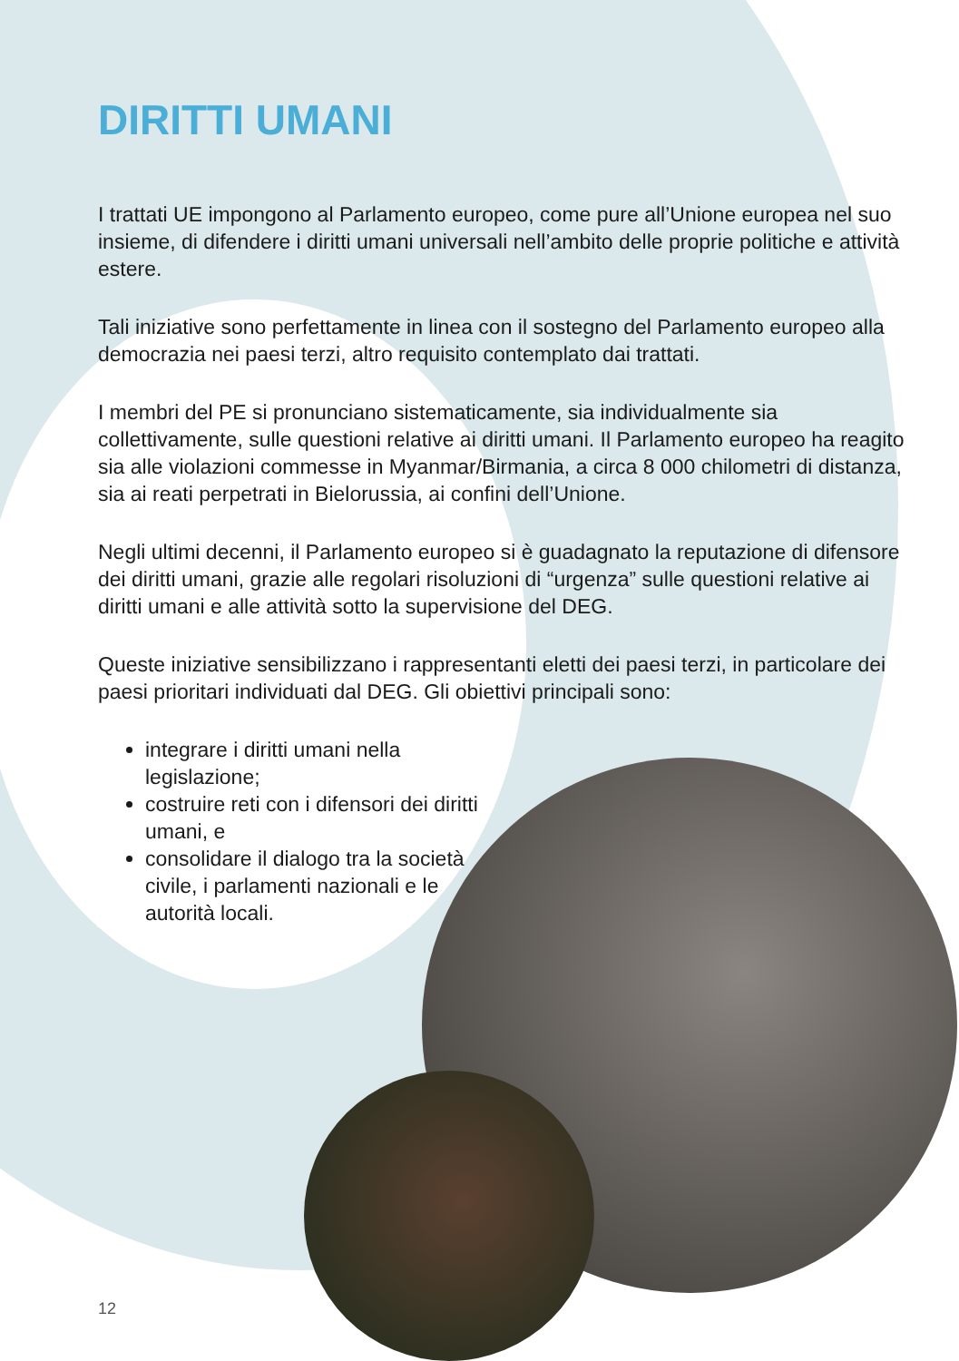DIRITTI UMANI
I trattati UE impongono al Parlamento europeo, come pure all’Unione europea nel suo insieme, di difendere i diritti umani universali nell’ambito delle proprie politiche e attività estere.
Tali iniziative sono perfettamente in linea con il sostegno del Parlamento europeo alla democrazia nei paesi terzi, altro requisito contemplato dai trattati.
I membri del PE si pronunciano sistematicamente, sia individualmente sia collettivamente, sulle questioni relative ai diritti umani. Il Parlamento europeo ha reagito sia alle violazioni commesse in Myanmar/Birmania, a circa 8 000 chilometri di distanza, sia ai reati perpetrati in Bielorussia, ai confini dell’Unione.
Negli ultimi decenni, il Parlamento europeo si è guadagnato la reputazione di difensore dei diritti umani, grazie alle regolari risoluzioni di “urgenza” sulle questioni relative ai diritti umani e alle attività sotto la supervisione del DEG.
Queste iniziative sensibilizzano i rappresentanti eletti dei paesi terzi, in particolare dei paesi prioritari individuati dal DEG. Gli obiettivi principali sono:
integrare i diritti umani nella legislazione;
costruire reti con i difensori dei diritti umani, e
consolidare il dialogo tra la società civile, i parlamenti nazionali e le autorità locali.
12